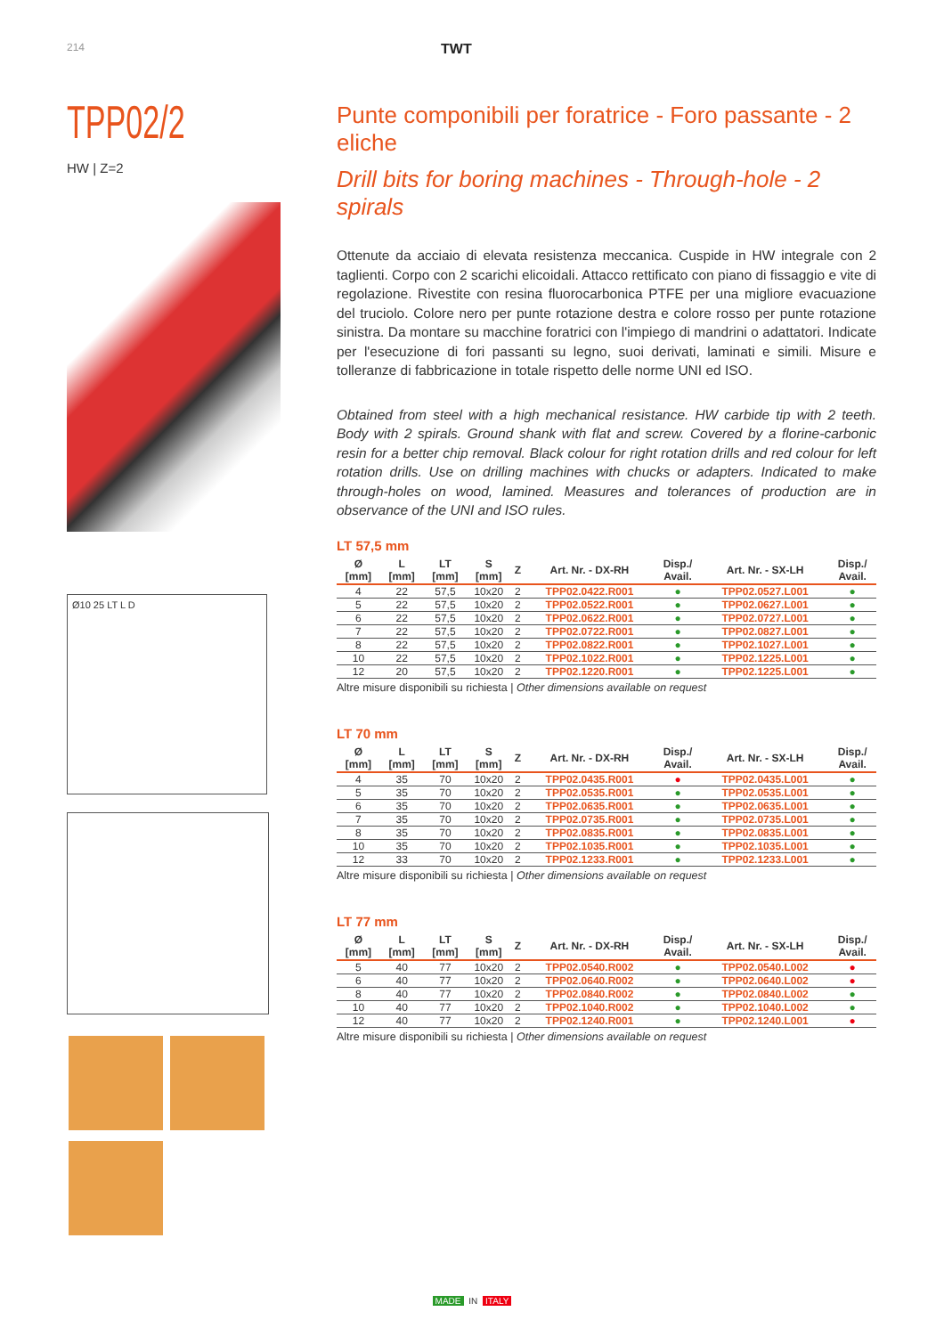214 TWT
TPP02/2
HW | Z=2
Ø10 25 LT L D
Punte componibili per foratrice - Foro passante - 2 eliche
Drill bits for boring machines - Through-hole - 2 spirals
Ottenute da acciaio di elevata resistenza meccanica. Cuspide in HW integrale con 2 taglienti. Corpo con 2 scarichi elicoidali. Attacco rettificato con piano di fissaggio e vite di regolazione. Rivestite con resina fluorocarbonica PTFE per una migliore evacuazione del truciolo. Colore nero per punte rotazione destra e colore rosso per punte rotazione sinistra. Da montare su macchine foratrici con l'impiego di mandrini o adattatori. Indicate per l'esecuzione di fori passanti su legno, suoi derivati, laminati e simili. Misure e tolleranze di fabbricazione in totale rispetto delle norme UNI ed ISO.
Obtained from steel with a high mechanical resistance. HW carbide tip with 2 teeth. Body with 2 spirals. Ground shank with flat and screw. Covered by a florine-carbonic resin for a better chip removal. Black colour for right rotation drills and red colour for left rotation drills. Use on drilling machines with chucks or adapters. Indicated to make through-holes on wood, lamined. Measures and tolerances of production are in observance of the UNI and ISO rules.
LT 57,5 mm
| Ø [mm] | L [mm] | LT [mm] | S [mm] | Z | Art. Nr. - DX-RH | Disp./ Avail. | Art. Nr. - SX-LH | Disp./ Avail. |
| --- | --- | --- | --- | --- | --- | --- | --- | --- |
| 4 | 22 | 57,5 | 10x20 | 2 | TPP02.0422.R001 | ● | TPP02.0527.L001 | ● |
| 5 | 22 | 57,5 | 10x20 | 2 | TPP02.0522.R001 | ● | TPP02.0627.L001 | ● |
| 6 | 22 | 57,5 | 10x20 | 2 | TPP02.0622.R001 | ● | TPP02.0727.L001 | ● |
| 7 | 22 | 57,5 | 10x20 | 2 | TPP02.0722.R001 | ● | TPP02.0827.L001 | ● |
| 8 | 22 | 57,5 | 10x20 | 2 | TPP02.0822.R001 | ● | TPP02.1027.L001 | ● |
| 10 | 22 | 57,5 | 10x20 | 2 | TPP02.1022.R001 | ● | TPP02.1225.L001 | ● |
| 12 | 20 | 57,5 | 10x20 | 2 | TPP02.1220.R001 | ● | TPP02.1225.L001 | ● |
Altre misure disponibili su richiesta | Other dimensions available on request
LT 70 mm
| Ø [mm] | L [mm] | LT [mm] | S [mm] | Z | Art. Nr. - DX-RH | Disp./ Avail. | Art. Nr. - SX-LH | Disp./ Avail. |
| --- | --- | --- | --- | --- | --- | --- | --- | --- |
| 4 | 35 | 70 | 10x20 | 2 | TPP02.0435.R001 | ● | TPP02.0435.L001 | ● |
| 5 | 35 | 70 | 10x20 | 2 | TPP02.0535.R001 | ● | TPP02.0535.L001 | ● |
| 6 | 35 | 70 | 10x20 | 2 | TPP02.0635.R001 | ● | TPP02.0635.L001 | ● |
| 7 | 35 | 70 | 10x20 | 2 | TPP02.0735.R001 | ● | TPP02.0735.L001 | ● |
| 8 | 35 | 70 | 10x20 | 2 | TPP02.0835.R001 | ● | TPP02.0835.L001 | ● |
| 10 | 35 | 70 | 10x20 | 2 | TPP02.1035.R001 | ● | TPP02.1035.L001 | ● |
| 12 | 33 | 70 | 10x20 | 2 | TPP02.1233.R001 | ● | TPP02.1233.L001 | ● |
Altre misure disponibili su richiesta | Other dimensions available on request
LT 77 mm
| Ø [mm] | L [mm] | LT [mm] | S [mm] | Z | Art. Nr. - DX-RH | Disp./ Avail. | Art. Nr. - SX-LH | Disp./ Avail. |
| --- | --- | --- | --- | --- | --- | --- | --- | --- |
| 5 | 40 | 77 | 10x20 | 2 | TPP02.0540.R002 | ● | TPP02.0540.L002 | ● |
| 6 | 40 | 77 | 10x20 | 2 | TPP02.0640.R002 | ● | TPP02.0640.L002 | ● |
| 8 | 40 | 77 | 10x20 | 2 | TPP02.0840.R002 | ● | TPP02.0840.L002 | ● |
| 10 | 40 | 77 | 10x20 | 2 | TPP02.1040.R002 | ● | TPP02.1040.L002 | ● |
| 12 | 40 | 77 | 10x20 | 2 | TPP02.1240.R001 | ● | TPP02.1240.L001 | ● |
Altre misure disponibili su richiesta | Other dimensions available on request
MADE IN ITALY